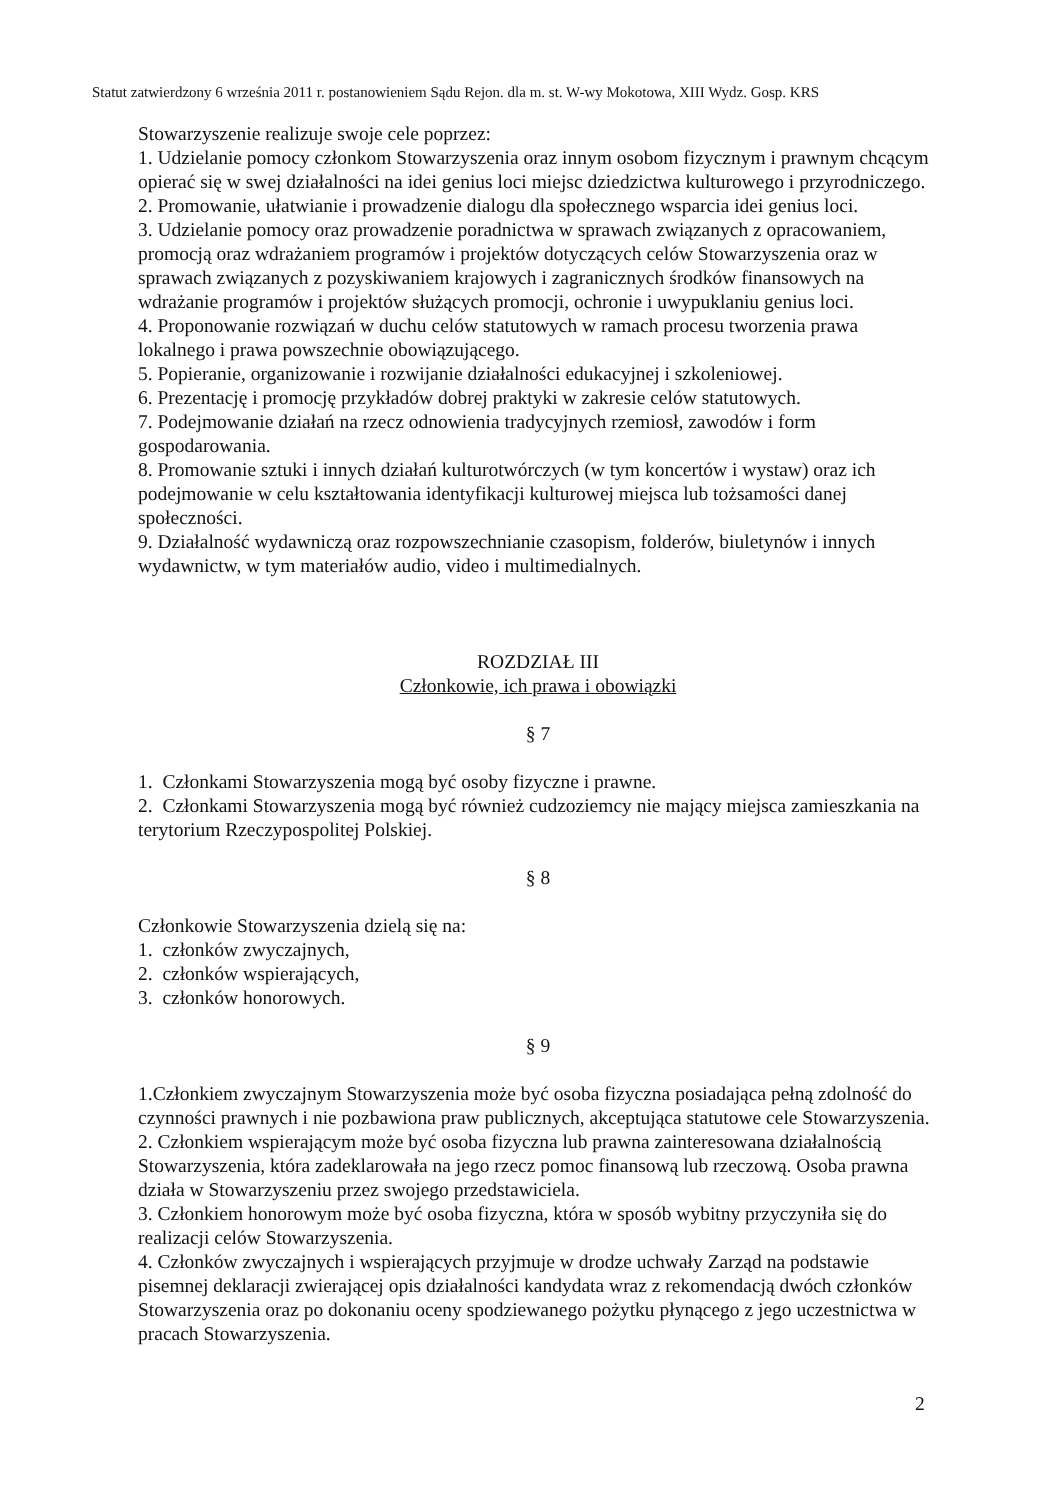Statut zatwierdzony 6 września 2011 r. postanowieniem Sądu Rejon. dla m. st. W-wy Mokotowa, XIII Wydz. Gosp. KRS
Stowarzyszenie realizuje swoje cele poprzez:
1. Udzielanie pomocy członkom Stowarzyszenia oraz innym osobom fizycznym i prawnym chcącym opierać się w swej działalności na idei genius loci miejsc dziedzictwa kulturowego i przyrodniczego.
2. Promowanie, ułatwianie i prowadzenie dialogu dla społecznego wsparcia idei genius loci.
3. Udzielanie pomocy oraz prowadzenie poradnictwa w sprawach związanych z opracowaniem, promocją oraz wdrażaniem programów i projektów dotyczących celów Stowarzyszenia oraz w sprawach związanych z pozyskiwaniem krajowych i zagranicznych środków finansowych na wdrażanie programów i projektów służących promocji, ochronie i uwypuklaniu genius loci.
4. Proponowanie rozwiązań w duchu celów statutowych w ramach procesu tworzenia prawa lokalnego i prawa powszechnie obowiązującego.
5. Popieranie, organizowanie i rozwijanie działalności edukacyjnej i szkoleniowej.
6. Prezentację i promocję przykładów dobrej praktyki w zakresie celów statutowych.
7. Podejmowanie działań na rzecz odnowienia tradycyjnych rzemiosł, zawodów i form gospodarowania.
8. Promowanie sztuki i innych działań kulturotwórczych (w tym koncertów i wystaw) oraz ich podejmowanie w celu kształtowania identyfikacji kulturowej miejsca lub tożsamości danej społeczności.
9. Działalność wydawniczą oraz rozpowszechnianie czasopism, folderów, biuletynów i innych wydawnictw, w tym materiałów audio, video i multimedialnych.
ROZDZIAŁ III
Członkowie, ich prawa i obowiązki
§ 7
1. Członkami Stowarzyszenia mogą być osoby fizyczne i prawne.
2. Członkami Stowarzyszenia mogą być również cudzoziemcy nie mający miejsca zamieszkania na terytorium Rzeczypospolitej Polskiej.
§ 8
Członkowie Stowarzyszenia dzielą się na:
1. członków zwyczajnych,
2. członków wspierających,
3. członków honorowych.
§ 9
1.Członkiem zwyczajnym Stowarzyszenia może być osoba fizyczna posiadająca pełną zdolność do czynności prawnych i nie pozbawiona praw publicznych, akceptująca statutowe cele Stowarzyszenia.
2. Członkiem wspierającym może być osoba fizyczna lub prawna zainteresowana działalnością Stowarzyszenia, która zadeklarowała na jego rzecz pomoc finansową lub rzeczową. Osoba prawna działa w Stowarzyszeniu przez swojego przedstawiciela.
3. Członkiem honorowym może być osoba fizyczna, która w sposób wybitny przyczyniła się do realizacji celów Stowarzyszenia.
4. Członków zwyczajnych i wspierających przyjmuje w drodze uchwały Zarząd na podstawie pisemnej deklaracji zwierającej opis działalności kandydata wraz z rekomendacją dwóch członków Stowarzyszenia oraz po dokonaniu oceny spodziewanego pożytku płynącego z jego uczestnictwa w pracach Stowarzyszenia.
2